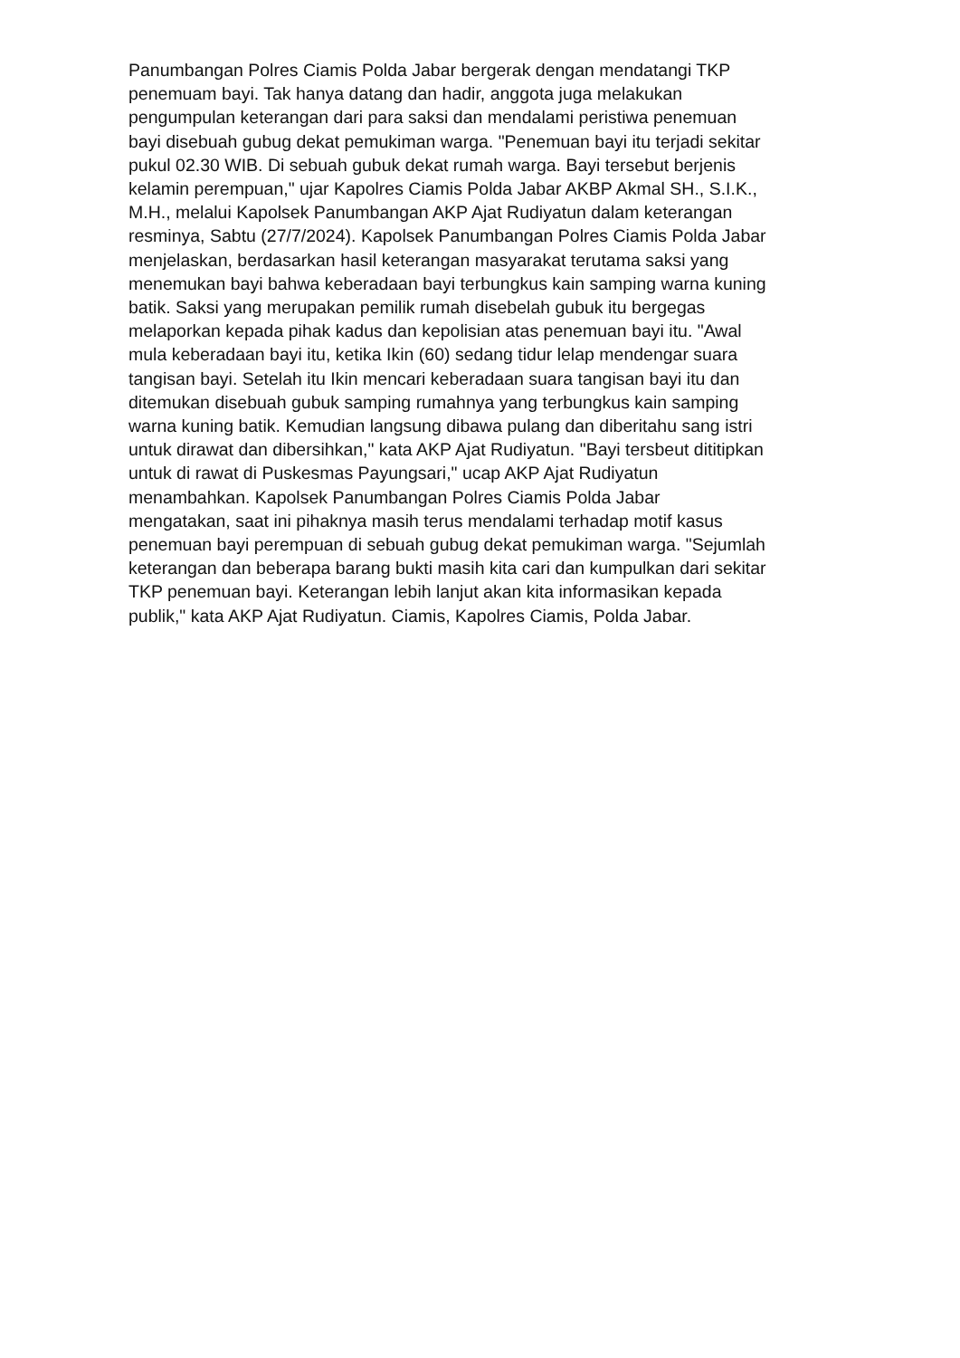Panumbangan Polres Ciamis Polda Jabar bergerak dengan mendatangi TKP
penemuam bayi. Tak hanya datang dan hadir, anggota juga melakukan
pengumpulan keterangan dari para saksi dan mendalami peristiwa penemuan
bayi disebuah gubug dekat pemukiman warga. "Penemuan bayi itu terjadi sekitar
pukul 02.30 WIB. Di sebuah gubuk dekat rumah warga. Bayi tersebut berjenis
kelamin perempuan," ujar Kapolres Ciamis Polda Jabar AKBP Akmal SH., S.I.K.,
M.H., melalui Kapolsek Panumbangan AKP Ajat Rudiyatun dalam keterangan
resminya, Sabtu (27/7/2024). Kapolsek Panumbangan Polres Ciamis Polda Jabar
menjelaskan, berdasarkan hasil keterangan masyarakat terutama saksi yang
menemukan bayi bahwa keberadaan bayi terbungkus kain samping warna kuning
batik. Saksi yang merupakan pemilik rumah disebelah gubuk itu bergegas
melaporkan kepada pihak kadus dan kepolisian atas penemuan bayi itu. "Awal
mula keberadaan bayi itu, ketika Ikin (60) sedang tidur lelap mendengar suara
tangisan bayi. Setelah itu Ikin mencari keberadaan suara tangisan bayi itu dan
ditemukan disebuah gubuk samping rumahnya yang terbungkus kain samping
warna kuning batik. Kemudian langsung dibawa pulang dan diberitahu sang istri
untuk dirawat dan dibersihkan," kata AKP Ajat Rudiyatun. "Bayi tersbeut dititipkan
untuk di rawat di Puskesmas Payungsari," ucap AKP Ajat Rudiyatun
menambahkan. Kapolsek Panumbangan Polres Ciamis Polda Jabar
mengatakan, saat ini pihaknya masih terus mendalami terhadap motif kasus
penemuan bayi perempuan di sebuah gubug dekat pemukiman warga. "Sejumlah
keterangan dan beberapa barang bukti masih kita cari dan kumpulkan dari sekitar
TKP penemuan bayi. Keterangan lebih lanjut akan kita informasikan kepada
publik," kata AKP Ajat Rudiyatun. Ciamis, Kapolres Ciamis, Polda Jabar.